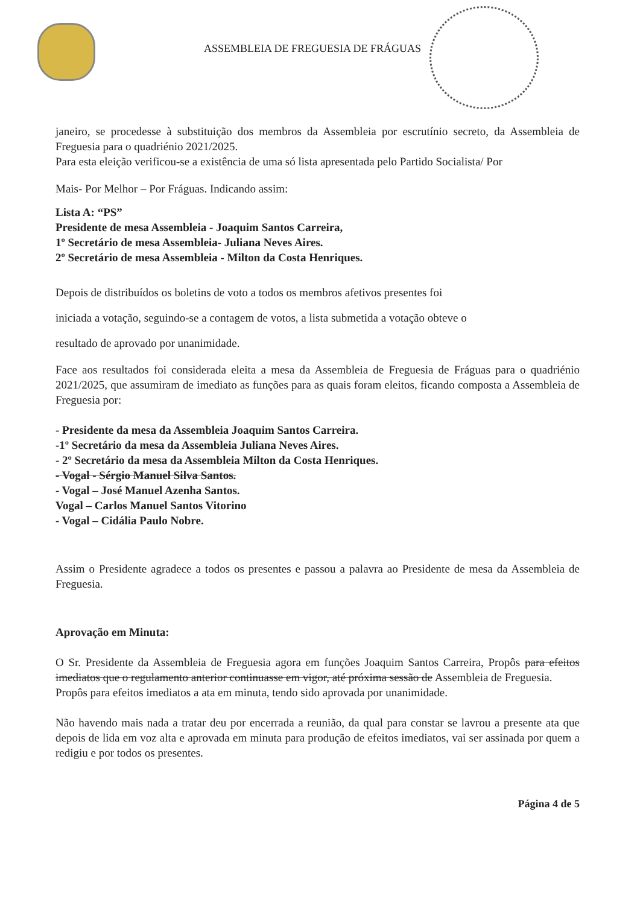ASSEMBLEIA DE FREGUESIA DE FRÁGUAS
janeiro, se procedesse à substituição dos membros da Assembleia por escrutínio secreto, da Assembleia de Freguesia para o quadriénio 2021/2025.
Para esta eleição verificou-se a existência de uma só lista apresentada pelo Partido Socialista/ Por
Mais- Por Melhor – Por Fráguas. Indicando assim:
Lista A: “PS”
Presidente de mesa Assembleia - Joaquim Santos Carreira,
1º Secretário de mesa Assembleia- Juliana Neves Aires.
2º Secretário de mesa Assembleia - Milton da Costa Henriques.
Depois de distribuídos os boletins de voto a todos os membros afetivos presentes foi
iniciada a votação, seguindo-se a contagem de votos, a lista submetida a votação obteve o
resultado de aprovado por unanimidade.
Face aos resultados foi considerada eleita a mesa da Assembleia de Freguesia de Fráguas para o quadriénio 2021/2025, que assumiram de imediato as funções para as quais foram eleitos, ficando composta a Assembleia de Freguesia por:
- Presidente da mesa da Assembleia Joaquim Santos Carreira.
-1º Secretário da mesa da Assembleia Juliana Neves Aires.
- 2º Secretário da mesa da Assembleia Milton da Costa Henriques.
- Vogal - Sérgio Manuel Silva Santos.
- Vogal – José Manuel Azenha Santos.
Vogal – Carlos Manuel Santos Vitorino
- Vogal – Cidália Paulo Nobre.
Assim o Presidente agradece a todos os presentes e passou a palavra ao Presidente de mesa da Assembleia de Freguesia.
Aprovação em Minuta:
O Sr. Presidente da Assembleia de Freguesia agora em funções Joaquim Santos Carreira, Propôs para efeitos imediatos que o regulamento anterior continuasse em vigor, até próxima sessão de Assembleia de Freguesia.
Propôs para efeitos imediatos a ata em minuta, tendo sido aprovada por unanimidade.
Não havendo mais nada a tratar deu por encerrada a reunião, da qual para constar se lavrou a presente ata que depois de lida em voz alta e aprovada em minuta para produção de efeitos imediatos, vai ser assinada por quem a redigiu e por todos os presentes.
Página 4 de 5